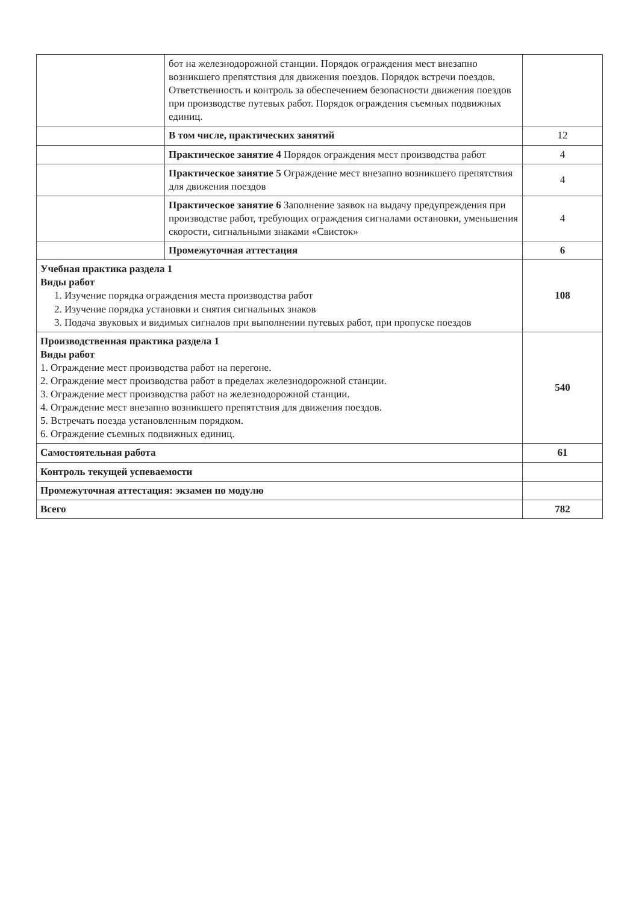| | бот на железнодорожной станции. Порядок ограждения мест внезапно возникшего препятствия для движения поездов. Порядок встречи поездов. Ответственность и контроль за обеспечением безопасности движения поездов при производстве путевых работ. Порядок ограждения съемных подвижных единиц. | |
| | В том числе, практических занятий | 12 |
| | Практическое занятие 4 Порядок ограждения мест производства работ | 4 |
| | Практическое занятие 5 Ограждение мест внезапно возникшего препятствия для движения поездов | 4 |
| | Практическое занятие 6 Заполнение заявок на выдачу предупреждения при производстве работ, требующих ограждения сигналами остановки, уменьшения скорости, сигнальными знаками «Свисток» | 4 |
| | Промежуточная аттестация | 6 |
| Учебная практика раздела 1 Виды работ 1. Изучение порядка ограждения места производства работ 2. Изучение порядка установки и снятия сигнальных знаков 3. Подача звуковых и видимых сигналов при выполнении путевых работ, при пропуске поездов | | 108 |
| Производственная практика раздела 1 Виды работ 1. Ограждение мест производства работ на перегоне. 2. Ограждение мест производства работ в пределах железнодорожной станции. 3. Ограждение мест производства работ на железнодорожной станции. 4. Ограждение мест внезапно возникшего препятствия для движения поездов. 5. Встречать поезда установленным порядком. 6. Ограждение съемных подвижных единиц. | | 540 |
| Самостоятельная работа | | 61 |
| Контроль текущей успеваемости | | |
| Промежуточная аттестация: экзамен по модулю | | |
| Всего | | 782 |